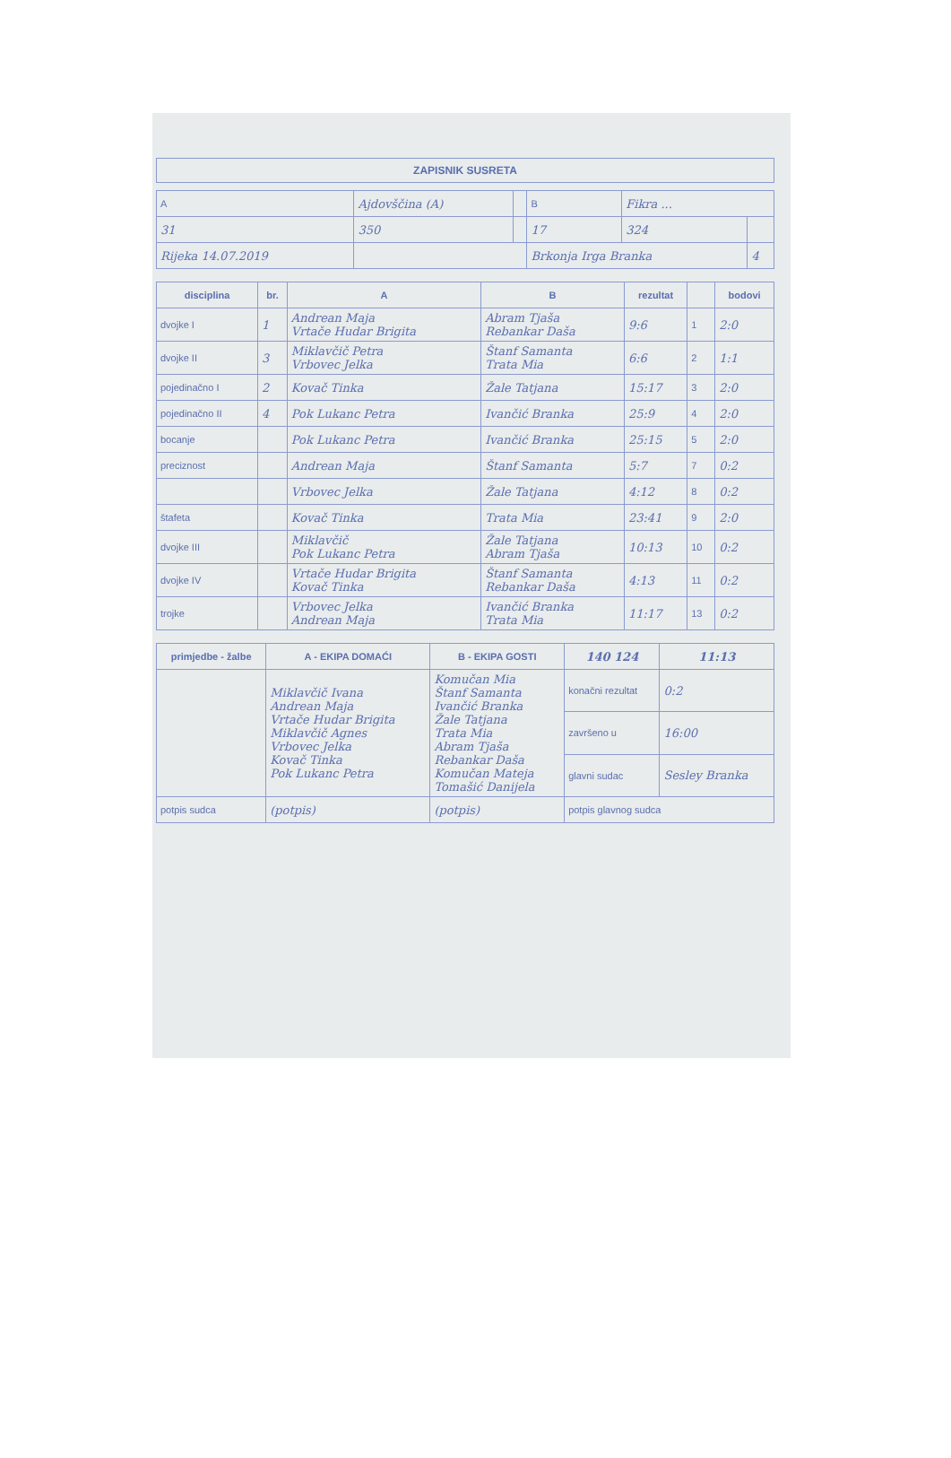ZAPISNIK SUSRETA
| A | Ajdovščina (A) | | | B | Fikra ... | | |
| 31 | | 350 | | 17 | | 324 | |
| Rijeka 14.07.2019 | | | | Brkonja Irga Branka | | | 4 |
| disciplina | br. | A | B | rezultat | | bodovi |
| --- | --- | --- | --- | --- | --- | --- |
| dvojke I | 1 | Andrean Maja Vrtače Hudar Brigita | Abram Tjaša Rebankar Daša | 9:6 | 1 | 2:0 |
| dvojke II | 3 | Miklavčič Petra Vrbovec Jelka | Štanf Samanta Trata Mia | 6:6 | 2 | 1:1 |
| pojedinačno I | 2 | Kovač Tinka | Žale Tatjana | 15:17 | 3 | 2:0 |
| pojedinačno II | 4 | Pok Lukanc Petra | Ivančić Branka | 25:9 | 4 | 2:0 |
| bocanje | | Pok Lukanc Petra | Ivančić Branka | 25:15 | 5 | 2:0 |
| preciznost | | Andrean Maja | Štanf Samanta | 5:7 | 7 | 0:2 |
| | | Vrbovec Jelka | Žale Tatjana | 4:12 | 8 | 0:2 |
| štafeta | | Kovač Tinka | Trata Mia | 23:41 | 9 | 2:0 |
| dvojke III | | Miklavčič Pok Lukanc Petra | Žale Tatjana Abram Tjaša | 10:13 | 10 | 0:2 |
| dvojke IV | | Vrtače Hudar Brigita Kovač Tinka | Štanf Samanta Rebankar Daša | 4:13 | 11 | 0:2 |
| trojke | | Vrbovec Jelka Andrean Maja | Ivančić Branka Trata Mia | 11:17 | 13 | 0:2 |
| primjedbe - žalbe | A - EKIPA DOMAĆI | B - EKIPA GOSTI | 140 124 | 11:13 |
| --- | --- | --- | --- | --- |
| | Miklavčič Ivana Andrean Maja Vrtače Hudar Brigita Miklavčič Agnes Vrbovec Jelka Kovač Tinka Pok Lukanc Petra | Komučan Mia Štanf Samanta Ivančić Branka Žale Tatjana Trata Mia Abram Tjaša Rebankar Daša Komučan Mateja Tomašić Danijela | konačni rezultat | 0:2 |
| | | | završeno u | 16:00 |
| | | | glavni sudac | Sesley Branka |
| potpis sudca | (potpis) | (potpis) | potpis glavnog sudca | |